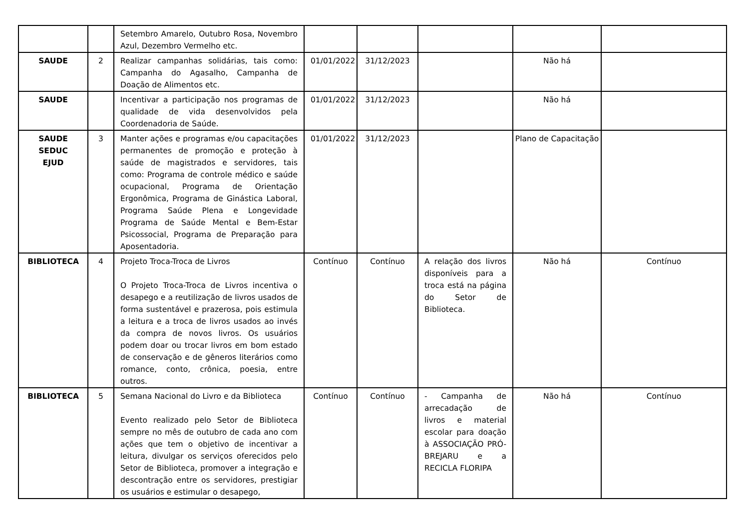| | | Setembro Amarelo, Outubro Rosa, Novembro Azul, Dezembro Vermelho etc. | | | | | |
| SAUDE | 2 | Realizar campanhas solidárias, tais como: Campanha do Agasalho, Campanha de Doação de Alimentos etc. | 01/01/2022 | 31/12/2023 | | Não há | |
| SAUDE | | Incentivar a participação nos programas de qualidade de vida desenvolvidos pela Coordenadoria de Saúde. | 01/01/2022 | 31/12/2023 | | Não há | |
| SAUDE SEDUC EJUD | 3 | Manter ações e programas e/ou capacitações permanentes de promoção e proteção à saúde de magistrados e servidores, tais como: Programa de controle médico e saúde ocupacional, Programa de Orientação Ergonômica, Programa de Ginástica Laboral, Programa Saúde Plena e Longevidade Programa de Saúde Mental e Bem-Estar Psicossocial, Programa de Preparação para Aposentadoria. | 01/01/2022 | 31/12/2023 | | Plano de Capacitação | |
| BIBLIOTECA | 4 | Projeto Troca-Troca de Livros O Projeto Troca-Troca de Livros incentiva o desapego e a reutilização de livros usados de forma sustentável e prazerosa, pois estimula a leitura e a troca de livros usados ao invés da compra de novos livros. Os usuários podem doar ou trocar livros em bom estado de conservação e de gêneros literários como romance, conto, crônica, poesia, entre outros. | Contínuo | Contínuo | A relação dos livros disponíveis para a troca está na página do Setor de Biblioteca. | Não há | Contínuo |
| BIBLIOTECA | 5 | Semana Nacional do Livro e da Biblioteca Evento realizado pelo Setor de Biblioteca sempre no mês de outubro de cada ano com ações que tem o objetivo de incentivar a leitura, divulgar os serviços oferecidos pelo Setor de Biblioteca, promover a integração e descontração entre os servidores, prestigiar os usuários e estimular o desapego, | Contínuo | Contínuo | - Campanha de arrecadação de livros e material escolar para doação à ASSOCIAÇÃO PRÓ-BREJARU e a RECICLA FLORIPA | Não há | Contínuo |